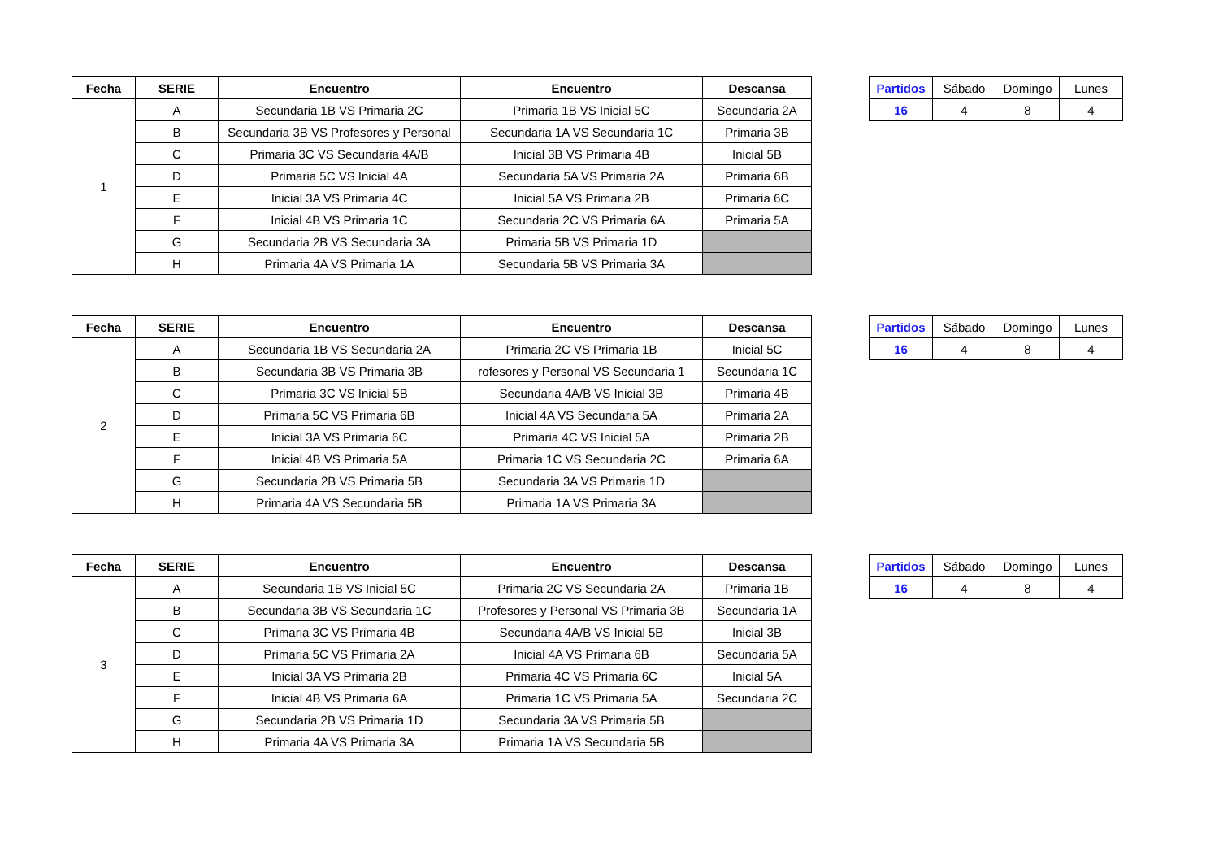| Fecha | SERIE | Encuentro | Encuentro | Descansa |
| --- | --- | --- | --- | --- |
| 1 | A | Secundaria 1B VS Primaria 2C | Primaria 1B VS Inicial 5C | Secundaria 2A |
| | B | Secundaria 3B VS Profesores y Personal | Secundaria 1A VS Secundaria 1C | Primaria 3B |
| | C | Primaria 3C VS Secundaria 4A/B | Inicial 3B VS Primaria 4B | Inicial 5B |
| | D | Primaria 5C VS Inicial 4A | Secundaria 5A VS Primaria 2A | Primaria 6B |
| | E | Inicial 3A VS Primaria 4C | Inicial 5A VS Primaria 2B | Primaria 6C |
| | F | Inicial 4B VS Primaria 1C | Secundaria 2C VS Primaria 6A | Primaria 5A |
| | G | Secundaria 2B VS Secundaria 3A | Primaria 5B VS Primaria 1D | |
| | H | Primaria 4A VS Primaria 1A | Secundaria 5B VS Primaria 3A | |
| Partidos | Sábado | Domingo | Lunes |
| 16 | 4 | 8 | 4 |
| Fecha | SERIE | Encuentro | Encuentro | Descansa |
| --- | --- | --- | --- | --- |
| 2 | A | Secundaria 1B VS Secundaria 2A | Primaria 2C VS Primaria 1B | Inicial 5C |
| | B | Secundaria 3B VS Primaria 3B | rofesores y Personal VS Secundaria 1 | Secundaria 1C |
| | C | Primaria 3C VS Inicial 5B | Secundaria 4A/B VS Inicial 3B | Primaria 4B |
| | D | Primaria 5C VS Primaria 6B | Inicial 4A VS Secundaria 5A | Primaria 2A |
| | E | Inicial 3A VS Primaria 6C | Primaria 4C VS Inicial 5A | Primaria 2B |
| | F | Inicial 4B VS Primaria 5A | Primaria 1C VS Secundaria 2C | Primaria 6A |
| | G | Secundaria 2B VS Primaria 5B | Secundaria 3A VS Primaria 1D | |
| | H | Primaria 4A VS Secundaria 5B | Primaria 1A VS Primaria 3A | |
| Partidos | Sábado | Domingo | Lunes |
| 16 | 4 | 8 | 4 |
| Fecha | SERIE | Encuentro | Encuentro | Descansa |
| --- | --- | --- | --- | --- |
| 3 | A | Secundaria 1B VS Inicial 5C | Primaria 2C VS Secundaria 2A | Primaria 1B |
| | B | Secundaria 3B VS Secundaria 1C | Profesores y Personal VS Primaria 3B | Secundaria 1A |
| | C | Primaria 3C VS Primaria 4B | Secundaria 4A/B VS Inicial 5B | Inicial 3B |
| | D | Primaria 5C VS Primaria 2A | Inicial 4A VS Primaria 6B | Secundaria 5A |
| | E | Inicial 3A VS Primaria 2B | Primaria 4C VS Primaria 6C | Inicial 5A |
| | F | Inicial 4B VS Primaria 6A | Primaria 1C VS Primaria 5A | Secundaria 2C |
| | G | Secundaria 2B VS Primaria 1D | Secundaria 3A VS Primaria 5B | |
| | H | Primaria 4A VS Primaria 3A | Primaria 1A VS Secundaria 5B | |
| Partidos | Sábado | Domingo | Lunes |
| 16 | 4 | 8 | 4 |